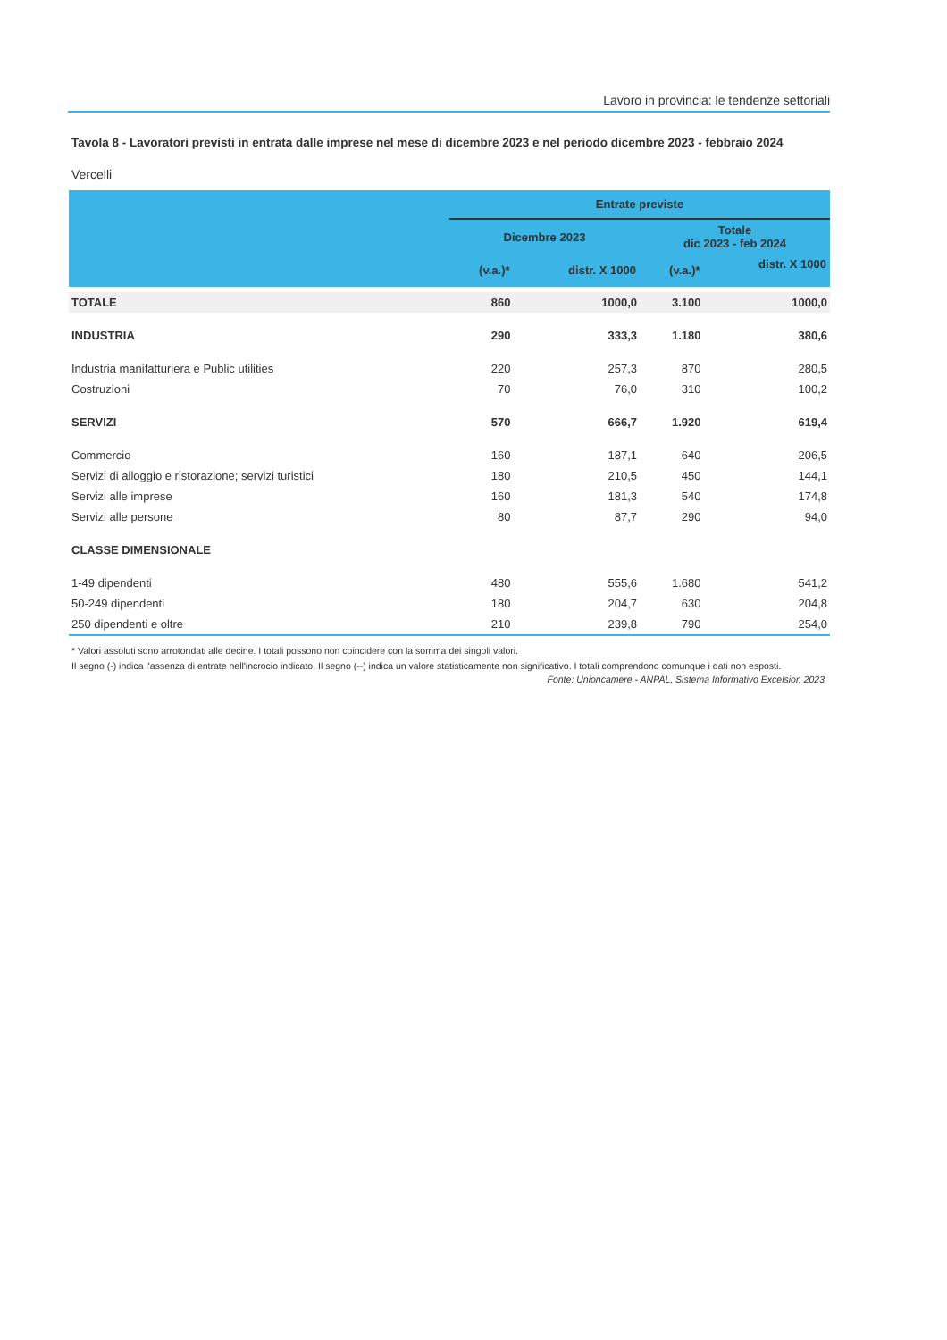Lavoro in provincia: le tendenze settoriali
Tavola 8 - Lavoratori previsti in entrata dalle imprese nel mese di dicembre 2023 e nel periodo dicembre 2023 - febbraio 2024
Vercelli
| | Entrate previste | | | |
| --- | --- | --- | --- | --- |
| | Dicembre 2023 | | Totale dic 2023 - feb 2024 | |
| | (v.a.)* | distr. X 1000 | (v.a.)* | distr. X 1000 |
| TOTALE | 860 | 1000,0 | 3.100 | 1000,0 |
| INDUSTRIA | 290 | 333,3 | 1.180 | 380,6 |
| Industria manifatturiera e Public utilities | 220 | 257,3 | 870 | 280,5 |
| Costruzioni | 70 | 76,0 | 310 | 100,2 |
| SERVIZI | 570 | 666,7 | 1.920 | 619,4 |
| Commercio | 160 | 187,1 | 640 | 206,5 |
| Servizi di alloggio e ristorazione; servizi turistici | 180 | 210,5 | 450 | 144,1 |
| Servizi alle imprese | 160 | 181,3 | 540 | 174,8 |
| Servizi alle persone | 80 | 87,7 | 290 | 94,0 |
| CLASSE DIMENSIONALE | | | | |
| 1-49 dipendenti | 480 | 555,6 | 1.680 | 541,2 |
| 50-249 dipendenti | 180 | 204,7 | 630 | 204,8 |
| 250 dipendenti e oltre | 210 | 239,8 | 790 | 254,0 |
* Valori assoluti sono arrotondati alle decine. I totali possono non coincidere con la somma dei singoli valori.
Il segno (-) indica l'assenza di entrate nell'incrocio indicato. Il segno (--) indica un valore statisticamente non significativo. I totali comprendono comunque i dati non esposti.
Fonte: Unioncamere - ANPAL, Sistema Informativo Excelsior, 2023